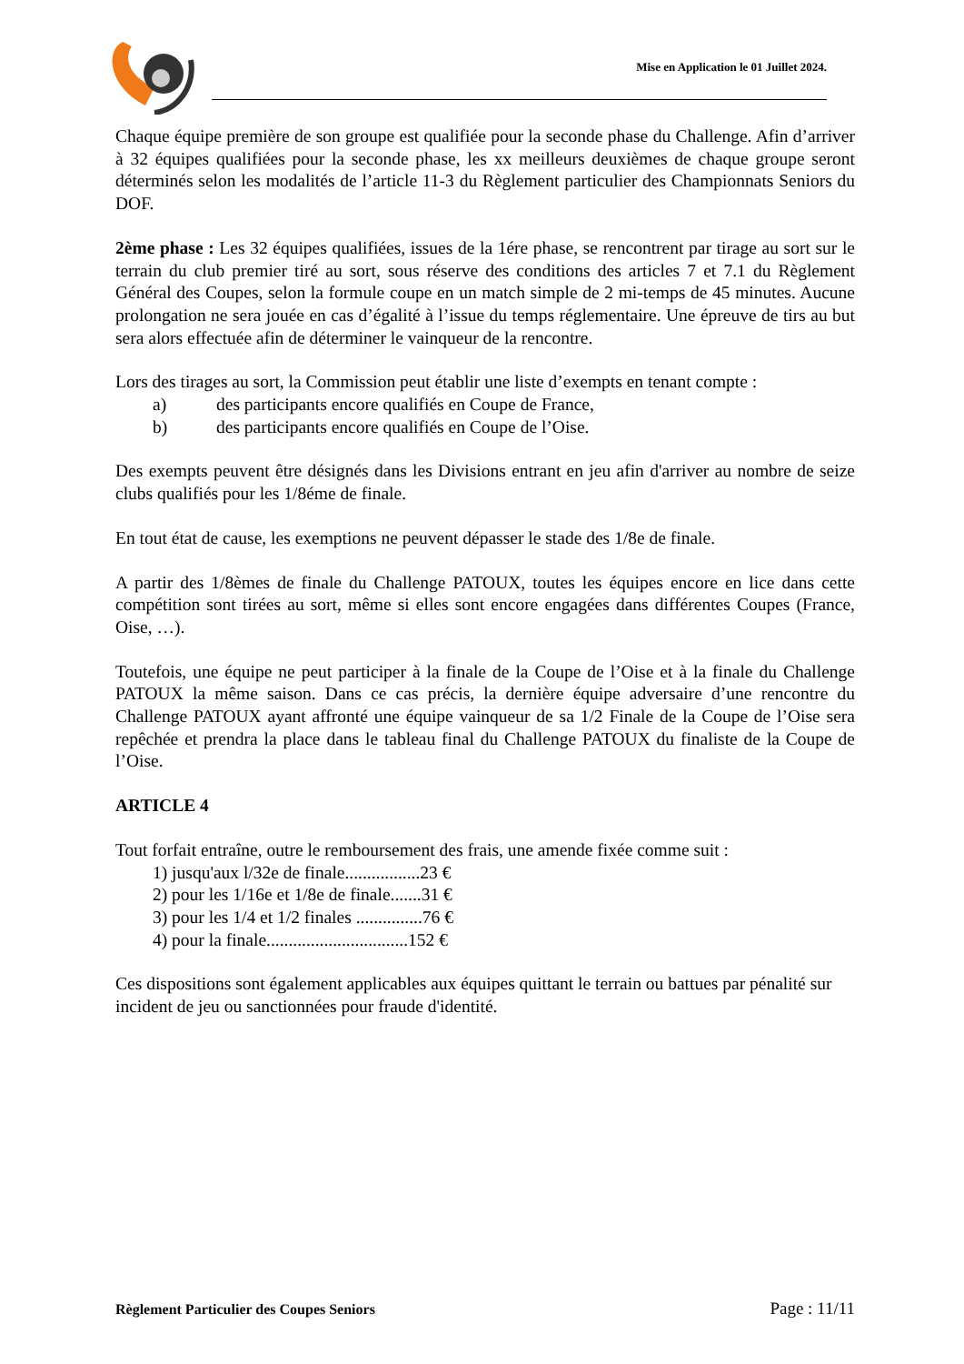Mise en Application le 01 Juillet 2024.
Chaque équipe première de son groupe est qualifiée pour la seconde phase du Challenge. Afin d’arriver à 32 équipes qualifiées pour la seconde phase, les xx meilleurs deuxièmes de chaque groupe seront déterminés selon les modalités de l’article 11-3 du Règlement particulier des Championnats Seniors du DOF.
2ème phase : Les 32 équipes qualifiées, issues de la 1ére phase, se rencontrent par tirage au sort sur le terrain du club premier tiré au sort, sous réserve des conditions des articles 7 et 7.1 du Règlement Général des Coupes, selon la formule coupe en un match simple de 2 mi-temps de 45 minutes. Aucune prolongation ne sera jouée en cas d’égalité à l’issue du temps réglementaire. Une épreuve de tirs au but sera alors effectuée afin de déterminer le vainqueur de la rencontre.
Lors des tirages au sort, la Commission peut établir une liste d’exempts en tenant compte :
a) des participants encore qualifiés en Coupe de France,
b) des participants encore qualifiés en Coupe de l’Oise.
Des exempts peuvent être désignés dans les Divisions entrant en jeu afin d'arriver au nombre de seize clubs qualifiés pour les 1/8éme de finale.
En tout état de cause, les exemptions ne peuvent dépasser le stade des 1/8e de finale.
A partir des 1/8èmes de finale du Challenge PATOUX, toutes les équipes encore en lice dans cette compétition sont tirées au sort, même si elles sont encore engagées dans différentes Coupes (France, Oise, …).
Toutefois, une équipe ne peut participer à la finale de la Coupe de l’Oise et à la finale du Challenge PATOUX la même saison. Dans ce cas précis, la dernière équipe adversaire d’une rencontre du Challenge PATOUX ayant affronté une équipe vainqueur de sa 1/2 Finale de la Coupe de l’Oise sera repêchée et prendra la place dans le tableau final du Challenge PATOUX du finaliste de la Coupe de l’Oise.
ARTICLE 4
Tout forfait entraîne, outre le remboursement des frais, une amende fixée comme suit :
1) jusqu'aux l/32e de finale.................23 €
2) pour les 1/16e et 1/8e de finale.......31 €
3) pour les 1/4 et 1/2 finales ...............76 €
4) pour la finale................................152 €
Ces dispositions sont également applicables aux équipes quittant le terrain ou battues par pénalité sur incident de jeu ou sanctionnées pour fraude d'identité.
Règlement Particulier des Coupes Seniors Page : 11/11